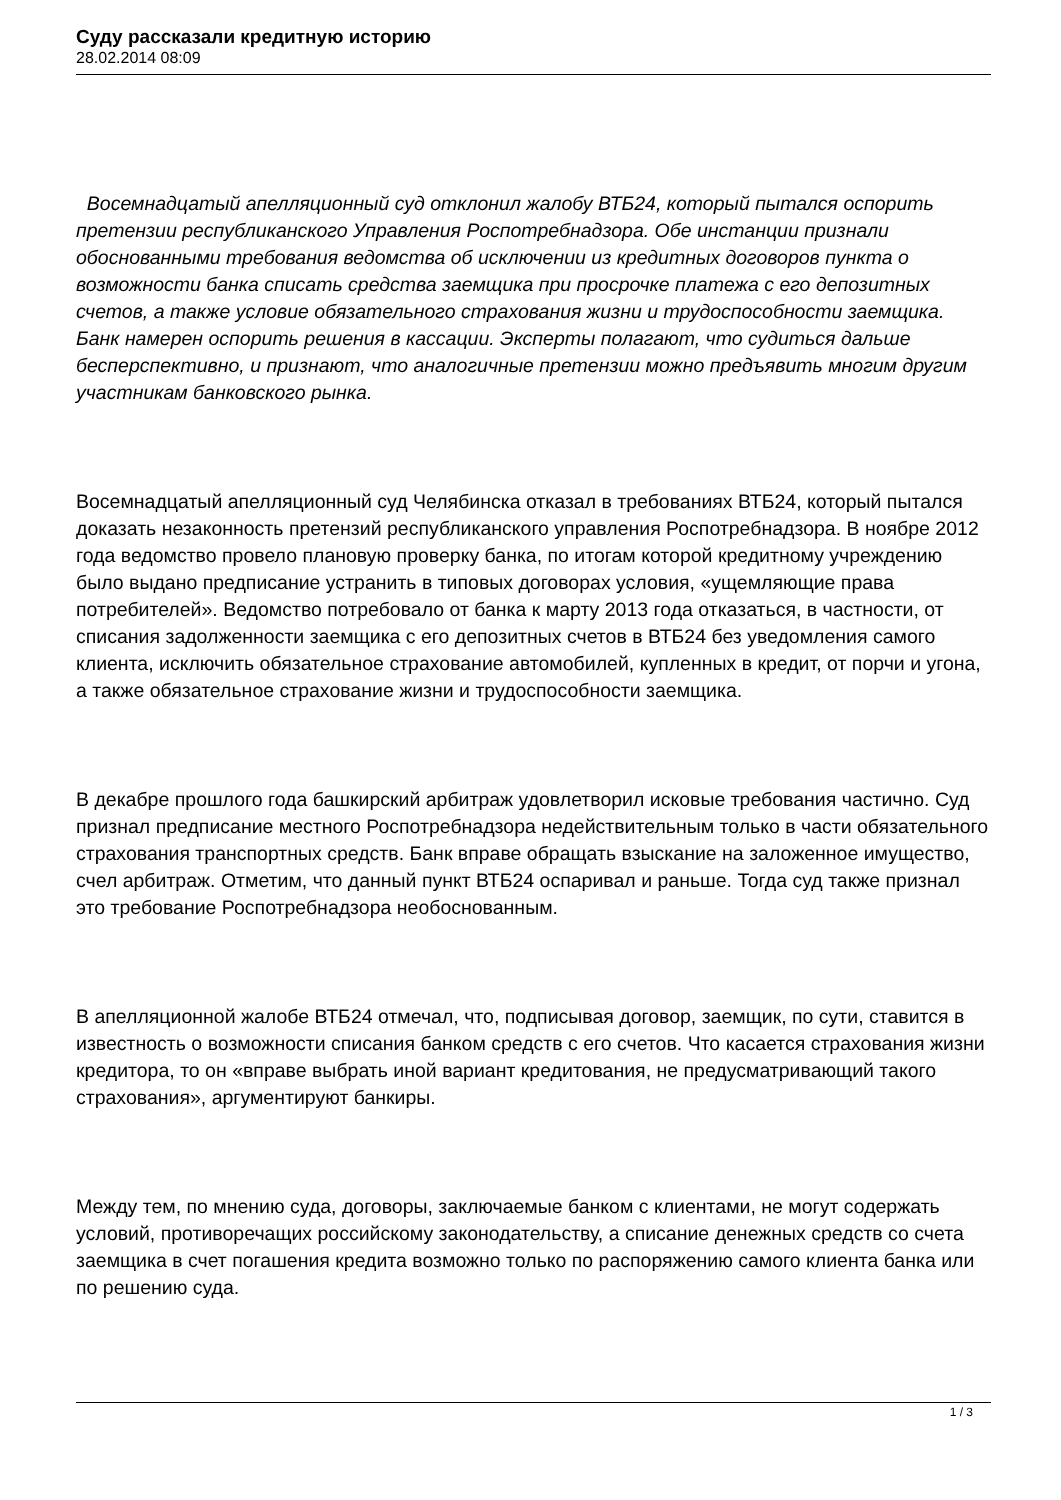Суду рассказали кредитную историю
28.02.2014 08:09
Восемнадцатый апелляционный суд отклонил жалобу ВТБ24, который пытался оспорить претензии республиканского Управления Роспотребнадзора. Обе инстанции признали обоснованными требования ведомства об исключении из кредитных договоров пункта о возможности банка списать средства заемщика при просрочке платежа с его депозитных счетов, а также условие обязательного страхования жизни и трудоспособности заемщика. Банк намерен оспорить решения в кассации. Эксперты полагают, что судиться дальше бесперспективно, и признают, что аналогичные претензии можно предъявить многим другим участникам банковского рынка.
Восемнадцатый апелляционный суд Челябинска отказал в требованиях ВТБ24, который пытался доказать незаконность претензий республиканского управления Роспотребнадзора. В ноябре 2012 года ведомство провело плановую проверку банка, по итогам которой кредитному учреждению было выдано предписание устранить в типовых договорах условия, «ущемляющие права потребителей». Ведомство потребовало от банка к марту 2013 года отказаться, в частности, от списания задолженности заемщика с его депозитных счетов в ВТБ24 без уведомления самого клиента, исключить обязательное страхование автомобилей, купленных в кредит, от порчи и угона, а также обязательное страхование жизни и трудоспособности заемщика.
В декабре прошлого года башкирский арбитраж удовлетворил исковые требования частично. Суд признал предписание местного Роспотребнадзора недействительным только в части обязательного страхования транспортных средств. Банк вправе обращать взыскание на заложенное имущество, счел арбитраж. Отметим, что данный пункт ВТБ24 оспаривал и раньше. Тогда суд также признал это требование Роспотребнадзора необоснованным.
В апелляционной жалобе ВТБ24 отмечал, что, подписывая договор, заемщик, по сути, ставится в известность о возможности списания банком средств с его счетов. Что касается страхования жизни кредитора, то он «вправе выбрать иной вариант кредитования, не предусматривающий такого страхования», аргументируют банкиры.
Между тем, по мнению суда, договоры, заключаемые банком с клиентами, не могут содержать условий, противоречащих российскому законодательству, а списание денежных средств со счета заемщика в счет погашения кредита возможно только по распоряжению самого клиента банка или по решению суда.
1 / 3